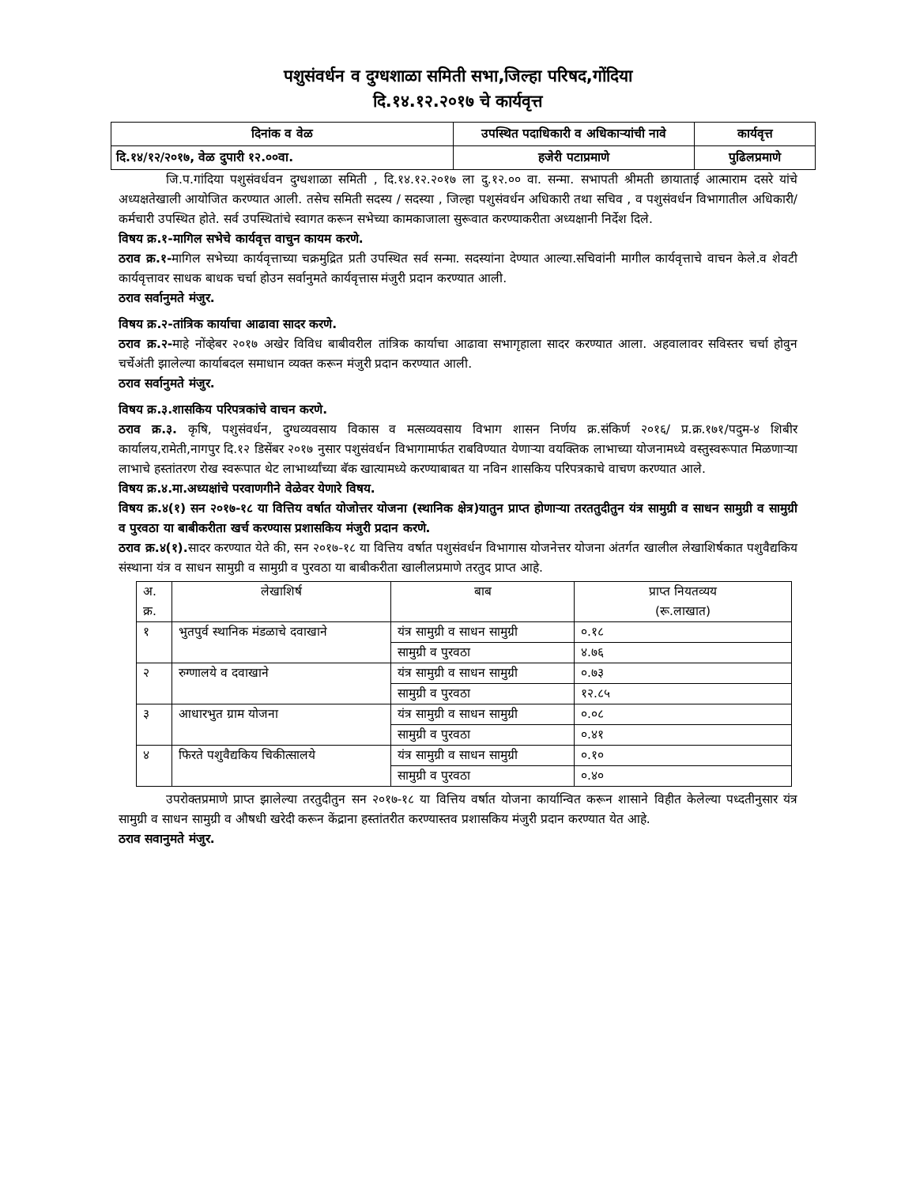पशुसंवर्धन व दुग्धशाळा समिती सभा,जिल्हा परिषद,गोंदिया
दि.१४.१२.२०१७ चे कार्यवृत्त
| दिनांक व वेळ | उपस्थित पदाधिकारी व अधिकाऱ्यांची नावे | कार्यवृत्त |
| दि.१४/१२/२०१७, वेळ दुपारी १२.००वा. | हजेरी पटाप्रमाणे | पुढिलप्रमाणे |
जि.प.गांदिया पशुसंवर्धवन दुग्धशाळा समिती , दि.१४.१२.२०१७ ला दु.१२.०० वा. सन्मा. सभापती श्रीमती छायाताई आत्माराम दसरे यांचे अध्यक्षतेखाली आयोजित करण्यात आली. तसेच समिती सदस्य / सदस्या , जिल्हा पशुसंवर्धन अधिकारी तथा सचिव , व पशुसंवर्धन विभागातील अधिकारी/कर्मचारी उपस्थित होते. सर्व उपस्थितांचे स्वागत करून सभेच्या कामकाजाला सुरूवात करण्याकरीता अध्यक्षानी निर्देश दिले.
विषय क्र.१-मागिल सभेचे कार्यवृत्त वाचुन कायम करणे.
ठराव क्र.१-मागिल सभेच्या कार्यवृत्ताच्या चक्रमुद्रित प्रती उपस्थित सर्व सन्मा. सदस्यांना देण्यात आल्या.सचिवांनी मागील कार्यवृत्ताचे वाचन केले.व शेवटी कार्यवृत्तावर साधक बाधक चर्चा होउन सर्वानुमते कार्यवृत्तास मंजुरी प्रदान करण्यात आली.
ठराव सर्वानुमते मंजुर.
विषय क्र.२-तांत्रिक कार्याचा आढावा सादर करणे.
ठराव क्र.२-माहे नोंव्हेबर २०१७ अखेर विविध बाबीवरील तांत्रिक कार्याचा आढावा सभागृहाला सादर करण्यात आला. अहवालावर सविस्तर चर्चा होवुन चर्चेअंती झालेल्या कार्याबदल समाधान व्यक्त करून मंजुरी प्रदान करण्यात आली.
ठराव सर्वानुमते मंजुर.
विषय क्र.३.शासकिय परिपत्रकांचे वाचन करणे.
ठराव क्र.३. कृषि, पशुसंवर्धन, दुग्धव्यवसाय विकास व मत्सव्यवसाय विभाग शासन निर्णय क्र.संकिर्ण २०१६/ प्र.क्र.१७१/पदुम-४ शिबीर कार्यालय,रामेती,नागपुर दि.१२ डिसेंबर २०१७ नुसार पशुसंवर्धन विभागामार्फत राबविण्यात येणाऱ्या वयक्तिक लाभाच्या योजनामध्ये वस्तुस्वरूपात मिळणाऱ्या लाभाचे हस्तांतरण रोख स्वरूपात थेट लाभार्थ्यांच्या बॅक खात्यामध्ये करण्याबाबत या नविन शासकिय परिपत्रकाचे वाचण करण्यात आले.
विषय क्र.४.मा.अध्यक्षांचे परवाणगीने वेळेवर येणारे विषय.
विषय क्र.४(१) सन २०१७-१८ या वित्तिय वर्षात योजोत्तर योजना (स्थानिक क्षेत्र)यातुन प्राप्त होणाऱ्या तरततुदीतुन यंत्र सामुग्री व साधन सामुग्री व सामुग्री व पुरवठा या बाबीकरीता खर्च करण्यास प्रशासकिय मंजुरी प्रदान करणे.
ठराव क्र.४(१). सादर करण्यात येते की, सन २०१७-१८ या वित्तिय वर्षात पशुसंवर्धन विभागास योजनेत्तर योजना अंतर्गत खालील लेखाशिर्षकात पशुवैद्यकिय संस्थाना यंत्र व साधन सामुग्री व सामुग्री व पुरवठा या बाबीकरीता खालीलप्रमाणे तरतुद प्राप्त आहे.
| अ. क्र. | लेखाशिर्ष | बाब | प्राप्त नियतव्यय (रू.लाखात) |
| १ | भुतपुर्व स्थानिक मंडळाचे दवाखाने | यंत्र सामुग्री व साधन सामुग्री | ०.१८ |
| | | सामुग्री व पुरवठा | ४.७६ |
| २ | रुग्णालये व दवाखाने | यंत्र सामुग्री व साधन सामुग्री | ०.७३ |
| | | सामुग्री व पुरवठा | १२.८५ |
| ३ | आधारभुत ग्राम योजना | यंत्र सामुग्री व साधन सामुग्री | ०.०८ |
| | | सामुग्री व पुरवठा | ०.४१ |
| ४ | फिरते पशुवैद्यकिय चिकीत्सालये | यंत्र सामुग्री व साधन सामुग्री | ०.१० |
| | | सामुग्री व पुरवठा | ०.४० |
उपरोक्तप्रमाणे प्राप्त झालेल्या तरतुदीतुन सन २०१७-१८ या वित्तिय वर्षात योजना कार्यान्वित करून शासाने विहीत केलेल्या पध्दतीनुसार यंत्र सामुग्री व साधन सामुग्री व औषधी खरेदी करून केंद्राना हस्तांतरीत करण्यास्तव प्रशासकिय मंजुरी प्रदान करण्यात येत आहे.
ठराव सवानुमते मंजुर.